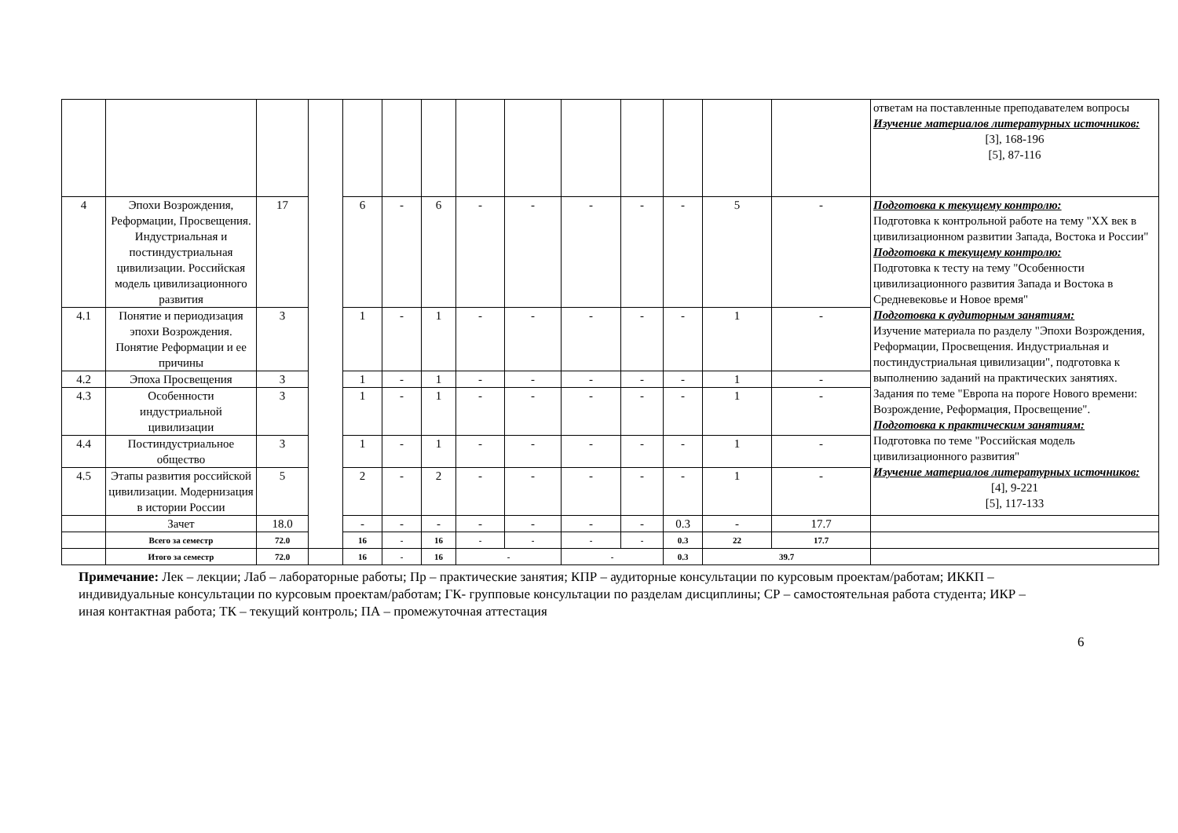| | | | | | | | | | | | | | | ответам на поставленные преподавателем вопросы Изучение материалов литературных источников: [3], 168-196 [5], 87-116 |
| 4 | Эпохи Возрождения, Реформации, Просвещения. Индустриальная и постиндустриальная цивилизации. Российская модель цивилизационного развития | 17 | | 6 | - | 6 | - | - | - | - | - | 5 | - | Подготовка к текущему контролю: Подготовка к контрольной работе на тему "XX век в цивилизационном развитии Запада, Востока и России" Подготовка к текущему контролю: Подготовка к тесту на тему "Особенности цивилизационного развития Запада и Востока в Средневековье и Новое время" Подготовка к аудиторным занятиям: Изучение материала по разделу "Эпохи Возрождения, Реформации, Просвещения. Индустриальная и постиндустриальная цивилизации", подготовка к выполнению заданий на практических занятиях. Задания по теме "Европа на пороге Нового времени: Возрождение, Реформация, Просвещение". Подготовка к практическим занятиям: Подготовка по теме "Российская модель цивилизационного развития" Изучение материалов литературных источников: [4], 9-221 [5], 117-133 |
| 4.1 | Понятие и периодизация эпохи Возрождения. Понятие Реформации и ее причины | 3 | | 1 | - | 1 | - | - | - | - | - | 1 | - | |
| 4.2 | Эпоха Просвещения | 3 | | 1 | - | 1 | - | - | - | - | - | 1 | - | |
| 4.3 | Особенности индустриальной цивилизации | 3 | | 1 | - | 1 | - | - | - | - | - | 1 | - | |
| 4.4 | Постиндустриальное общество | 3 | | 1 | - | 1 | - | - | - | - | - | 1 | - | |
| 4.5 | Этапы развития российской цивилизации. Модернизация в истории России | 5 | | 2 | - | 2 | - | - | - | - | - | 1 | - | |
| | Зачет | 18.0 | | - | - | - | - | - | - | - | 0.3 | - | 17.7 | |
| | Всего за семестр | 72.0 | | 16 | - | 16 | - | - | - | - | 0.3 | 22 | 17.7 | |
| | Итого за семестр | 72.0 | | 16 | - | 16 | - | | - | | 0.3 | 39.7 | | |
Примечание: Лек – лекции; Лаб – лабораторные работы; Пр – практические занятия; КПР – аудиторные консультации по курсовым проектам/работам; ИККП – индивидуальные консультации по курсовым проектам/работам; ГК- групповые консультации по разделам дисциплины; СР – самостоятельная работа студента; ИКР – иная контактная работа; ТК – текущий контроль; ПА – промежуточная аттестация
6